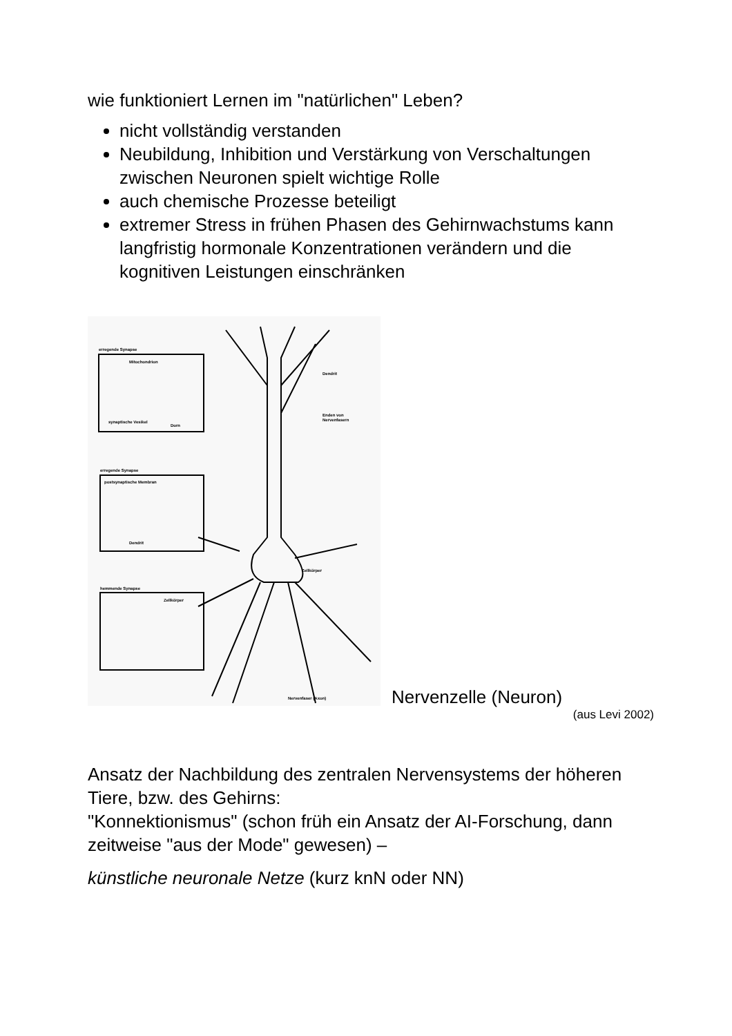wie funktioniert Lernen im "natürlichen" Leben?
nicht vollständig verstanden
Neubildung, Inhibition und Verstärkung von Verschaltungen zwischen Neuronen spielt wichtige Rolle
auch chemische Prozesse beteiligt
extremer Stress in frühen Phasen des Gehirnwachstums kann langfristig hormonale Konzentrationen verändern und die kognitiven Leistungen einschränken
erregende Synapse
erregende Synapse
hemmende Synapse
Dendrit
Enden von
Nervenfasern
Zellkörper
Nervenfaser (Axon)
Mitochondrion
synaptische Vesikel
Dorn
postsynaptische Membran
Dendrit
Zellkörper
Nervenzelle (Neuron)
(aus Levi 2002)
Ansatz der Nachbildung des zentralen Nervensystems der höheren Tiere, bzw. des Gehirns:
"Konnektionismus" (schon früh ein Ansatz der AI-Forschung, dann zeitweise "aus der Mode" gewesen) –
künstliche neuronale Netze (kurz knN oder NN)